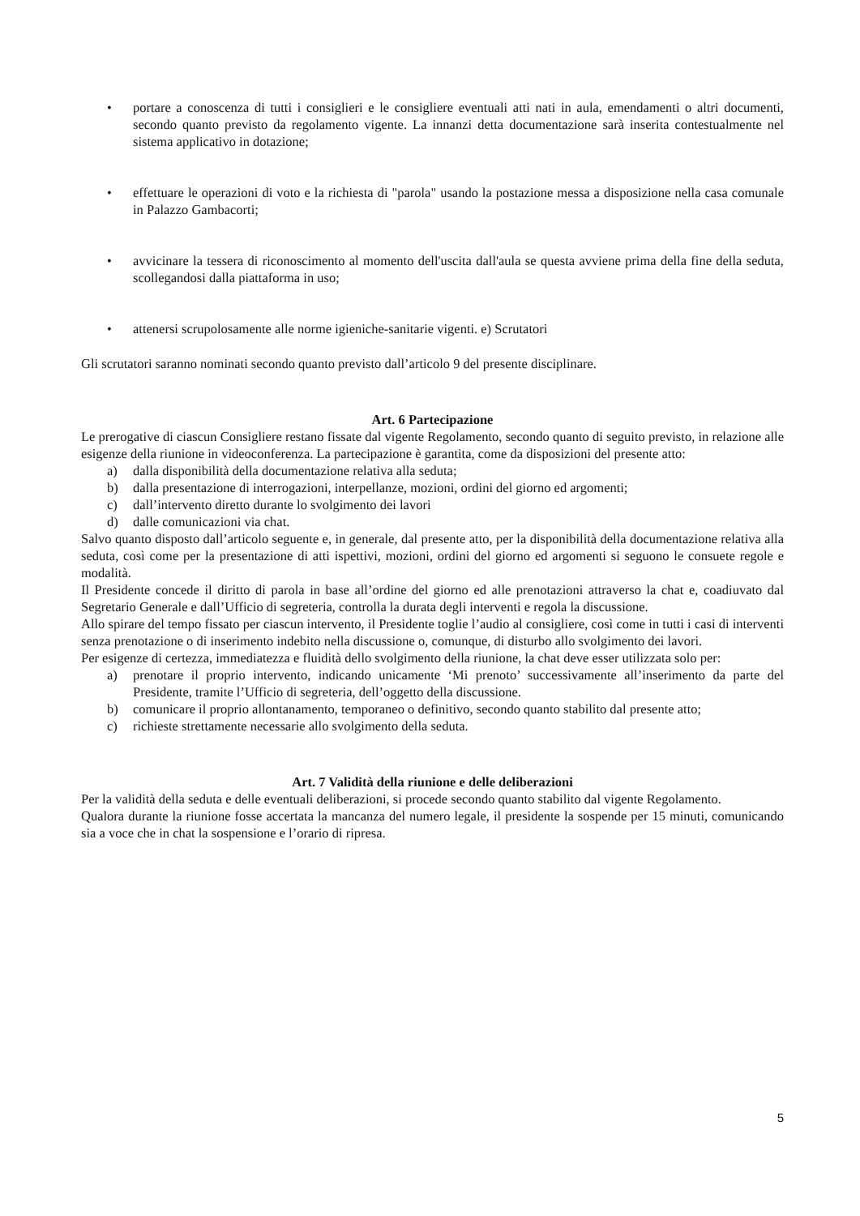• portare a conoscenza di tutti i consiglieri e le consigliere eventuali atti nati in aula, emendamenti o altri documenti, secondo quanto previsto da regolamento vigente. La innanzi detta documentazione sarà inserita contestualmente nel sistema applicativo in dotazione;
• effettuare le operazioni di voto e la richiesta di "parola" usando la postazione messa a disposizione nella casa comunale in Palazzo Gambacorti;
• avvicinare la tessera di riconoscimento al momento dell'uscita dall'aula se questa avviene prima della fine della seduta, scollegandosi dalla piattaforma in uso;
• attenersi scrupolosamente alle norme igieniche-sanitarie vigenti. e) Scrutatori
Gli scrutatori saranno nominati secondo quanto previsto dall’articolo 9 del presente disciplinare.
Art. 6 Partecipazione
Le prerogative di ciascun Consigliere restano fissate dal vigente Regolamento, secondo quanto di seguito previsto, in relazione alle esigenze della riunione in videoconferenza. La partecipazione è garantita, come da disposizioni del presente atto:
a) dalla disponibilità della documentazione relativa alla seduta;
b) dalla presentazione di interrogazioni, interpellanze, mozioni, ordini del giorno ed argomenti;
c) dall’intervento diretto durante lo svolgimento dei lavori
d) dalle comunicazioni via chat.
Salvo quanto disposto dall’articolo seguente e, in generale, dal presente atto, per la disponibilità della documentazione relativa alla seduta, così come per la presentazione di atti ispettivi, mozioni, ordini del giorno ed argomenti si seguono le consuete regole e modalità.
Il Presidente concede il diritto di parola in base all’ordine del giorno ed alle prenotazioni attraverso la chat e, coadiuvato dal Segretario Generale e dall’Ufficio di segreteria, controlla la durata degli interventi e regola la discussione.
Allo spirare del tempo fissato per ciascun intervento, il Presidente toglie l’audio al consigliere, così come in tutti i casi di interventi senza prenotazione o di inserimento indebito nella discussione o, comunque, di disturbo allo svolgimento dei lavori.
Per esigenze di certezza, immediatezza e fluidità dello svolgimento della riunione, la chat deve esser utilizzata solo per:
a) prenotare il proprio intervento, indicando unicamente ‘Mi prenoto’ successivamente all’inserimento da parte del Presidente, tramite l’Ufficio di segreteria, dell’oggetto della discussione.
b) comunicare il proprio allontanamento, temporaneo o definitivo, secondo quanto stabilito dal presente atto;
c) richieste strettamente necessarie allo svolgimento della seduta.
Art. 7 Validità della riunione e delle deliberazioni
Per la validità della seduta e delle eventuali deliberazioni, si procede secondo quanto stabilito dal vigente Regolamento.
Qualora durante la riunione fosse accertata la mancanza del numero legale, il presidente la sospende per 15 minuti, comunicando sia a voce che in chat la sospensione e l’orario di ripresa.
5